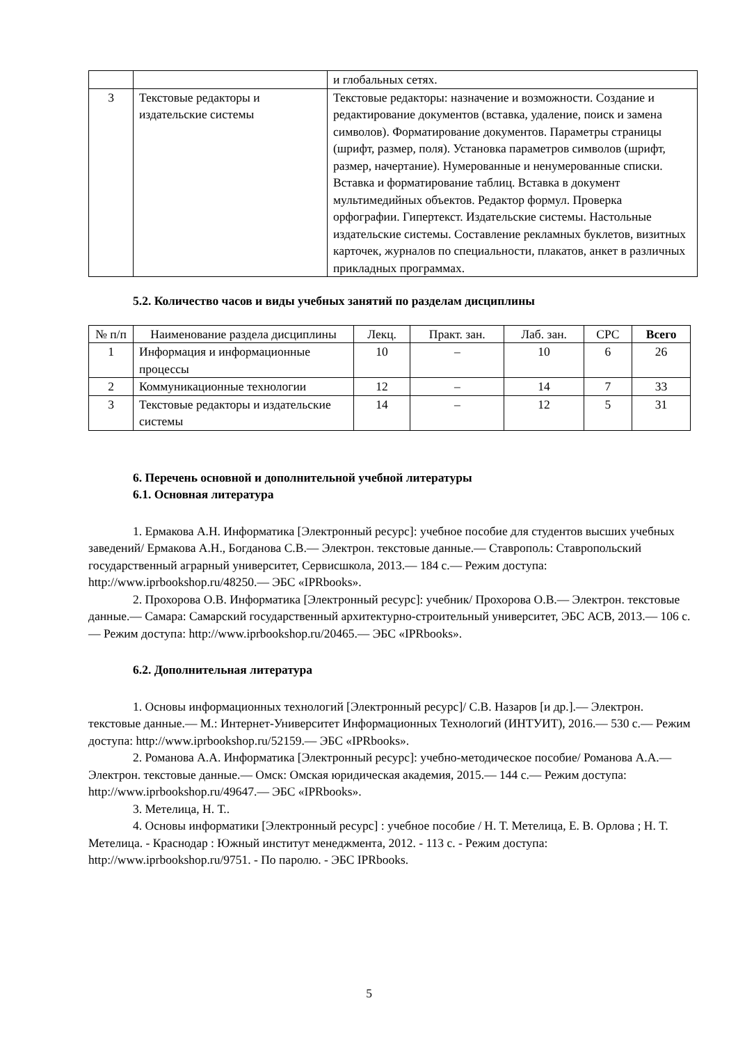| | | и глобальных сетях. |
| 3 | Текстовые редакторы и издательские системы | Текстовые редакторы: назначение и возможности. Создание и редактирование документов (вставка, удаление, поиск и замена символов). Форматирование документов. Параметры страницы (шрифт, размер, поля). Установка параметров символов (шрифт, размер, начертание). Нумерованные и ненумерованные списки. Вставка и форматирование таблиц. Вставка в документ мультимедийных объектов. Редактор формул. Проверка орфографии. Гипертекст. Издательские системы. Настольные издательские системы. Составление рекламных буклетов, визитных карточек, журналов по специальности, плакатов, анкет в различных прикладных программах. |
5.2. Количество часов и виды учебных занятий по разделам дисциплины
| № п/п | Наименование раздела дисциплины | Лекц. | Практ. зан. | Лаб. зан. | СРС | Всего |
| --- | --- | --- | --- | --- | --- | --- |
| 1 | Информация и информационные процессы | 10 | – | 10 | 6 | 26 |
| 2 | Коммуникационные технологии | 12 | – | 14 | 7 | 33 |
| 3 | Текстовые редакторы и издательские системы | 14 | – | 12 | 5 | 31 |
6. Перечень основной и дополнительной учебной литературы
6.1. Основная литература
1. Ермакова А.Н. Информатика [Электронный ресурс]: учебное пособие для студентов высших учебных заведений/ Ермакова А.Н., Богданова С.В.— Электрон. текстовые данные.— Ставрополь: Ставропольский государственный аграрный университет, Сервисшкола, 2013.— 184 c.— Режим доступа: http://www.iprbookshop.ru/48250.— ЭБС «IPRbooks».
2. Прохорова О.В. Информатика [Электронный ресурс]: учебник/ Прохорова О.В.— Электрон. текстовые данные.— Самара: Самарский государственный архитектурно-строительный университет, ЭБС АСВ, 2013.— 106 c.— Режим доступа: http://www.iprbookshop.ru/20465.— ЭБС «IPRbooks».
6.2. Дополнительная литература
1. Основы информационных технологий [Электронный ресурс]/ С.В. Назаров [и др.].— Электрон. текстовые данные.— М.: Интернет-Университет Информационных Технологий (ИНТУИТ), 2016.— 530 c.— Режим доступа: http://www.iprbookshop.ru/52159.— ЭБС «IPRbooks».
2. Романова А.А. Информатика [Электронный ресурс]: учебно-методическое пособие/ Романова А.А.— Электрон. текстовые данные.— Омск: Омская юридическая академия, 2015.— 144 c.— Режим доступа: http://www.iprbookshop.ru/49647.— ЭБС «IPRbooks».
3. Метелица, Н. Т..
4. Основы информатики [Электронный ресурс] : учебное пособие / Н. Т. Метелица, Е. В. Орлова ; Н. Т. Метелица. - Краснодар : Южный институт менеджмента, 2012. - 113 с. - Режим доступа: http://www.iprbookshop.ru/9751. - По паролю. - ЭБС IPRbooks.
5